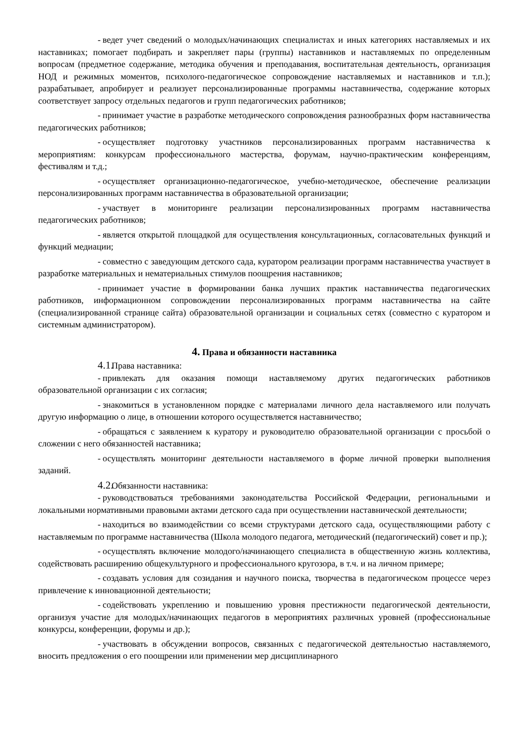- ведет учет сведений о молодых/начинающих специалистах и иных категориях наставляемых и их наставниках; помогает подбирать и закрепляет пары (группы) наставников и наставляемых по определенным вопросам (предметное содержание, методика обучения и преподавания, воспитательная деятельность, организация НОД и режимных моментов, психолого-педагогическое сопровождение наставляемых и наставников и т.п.); разрабатывает, апробирует и реализует персонализированные программы наставничества, содержание которых соответствует запросу отдельных педагогов и групп педагогических работников;
- принимает участие в разработке методического сопровождения разнообразных форм наставничества педагогических работников;
- осуществляет подготовку участников персонализированных программ наставничества к мероприятиям: конкурсам профессионального мастерства, форумам, научно-практическим конференциям, фестивалям и т.д.;
- осуществляет организационно-педагогическое, учебно-методическое, обеспечение реализации персонализированных программ наставничества в образовательной организации;
- участвует в мониторинге реализации персонализированных программ наставничества педагогических работников;
- является открытой площадкой для осуществления консультационных, согласовательных функций и функций медиации;
- совместно с заведующим детского сада, куратором реализации программ наставничества участвует в разработке материальных и нематериальных стимулов поощрения наставников;
- принимает участие в формировании банка лучших практик наставничества педагогических работников, информационном сопровождении персонализированных программ наставничества на сайте (специализированной странице сайта) образовательной организации и социальных сетях (совместно с куратором и системным администратором).
4. Права и обязанности наставника
4.1. Права наставника:
- привлекать для оказания помощи наставляемому других педагогических работников образовательной организации с их согласия;
- знакомиться в установленном порядке с материалами личного дела наставляемого или получать другую информацию о лице, в отношении которого осуществляется наставничество;
- обращаться с заявлением к куратору и руководителю образовательной организации с просьбой о сложении с него обязанностей наставника;
- осуществлять мониторинг деятельности наставляемого в форме личной проверки выполнения заданий.
4.2. Обязанности наставника:
- руководствоваться требованиями законодательства Российской Федерации, региональными и локальными нормативными правовыми актами детского сада при осуществлении наставнической деятельности;
- находиться во взаимодействии со всеми структурами детского сада, осуществляющими работу с наставляемым по программе наставничества (Школа молодого педагога, методический (педагогический) совет и пр.);
- осуществлять включение молодого/начинающего специалиста в общественную жизнь коллектива, содействовать расширению общекультурного и профессионального кругозора, в т.ч. и на личном примере;
- создавать условия для созидания и научного поиска, творчества в педагогическом процессе через привлечение к инновационной деятельности;
- содействовать укреплению и повышению уровня престижности педагогической деятельности, организуя участие для молодых/начинающих педагогов в мероприятиях различных уровней (профессиональные конкурсы, конференции, форумы и др.);
- участвовать в обсуждении вопросов, связанных с педагогической деятельностью наставляемого, вносить предложения о его поощрении или применении мер дисциплинарного